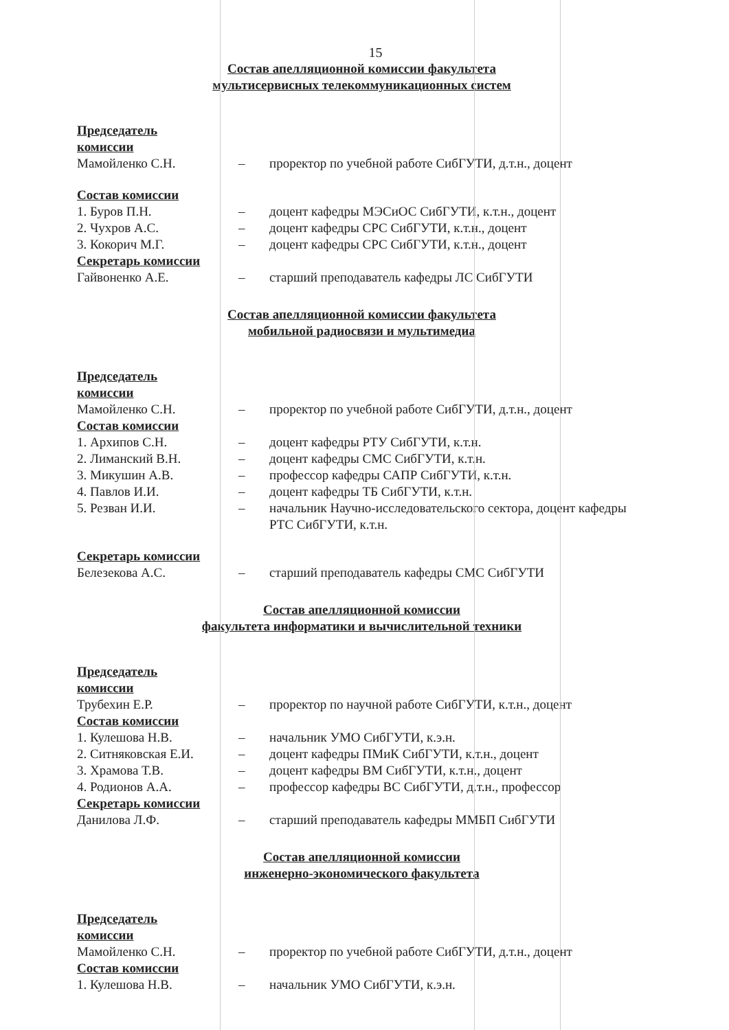15
Состав апелляционной комиссии факультета
мультисервисных телекоммуникационных систем
Председатель
комиссии
Мамойленко С.Н. – проректор по учебной работе СибГУТИ, д.т.н., доцент
Состав комиссии
1. Буров П.Н. – доцент кафедры МЭСиОС СибГУТИ, к.т.н., доцент
2. Чухров А.С. – доцент кафедры СРС СибГУТИ, к.т.н., доцент
3. Кокорич М.Г. – доцент кафедры СРС СибГУТИ, к.т.н., доцент
Секретарь комиссии
Гайвоненко А.Е. – старший преподаватель кафедры ЛС СибГУТИ
Состав апелляционной комиссии факультета
мобильной радиосвязи и мультимедиа
Председатель
комиссии
Мамойленко С.Н. – проректор по учебной работе СибГУТИ, д.т.н., доцент
Состав комиссии
1. Архипов С.Н. – доцент кафедры РТУ СибГУТИ, к.т.н.
2. Лиманский В.Н. – доцент кафедры СМС СибГУТИ, к.т.н.
3. Микушин А.В. – профессор кафедры САПР СибГУТИ, к.т.н.
4. Павлов И.И. – доцент кафедры ТБ СибГУТИ, к.т.н.
5. Резван И.И. – начальник Научно-исследовательского сектора, доцент кафедры РТС СибГУТИ, к.т.н.
Секретарь комиссии
Белезекова А.С. – старший преподаватель кафедры СМС СибГУТИ
Состав апелляционной комиссии
факультета информатики и вычислительной техники
Председатель
комиссии
Трубехин Е.Р. – проректор по научной работе СибГУТИ, к.т.н., доцент
Состав комиссии
1. Кулешова Н.В. – начальник УМО СибГУТИ, к.э.н.
2. Ситняковская Е.И. – доцент кафедры ПМиК СибГУТИ, к.т.н., доцент
3. Храмова Т.В. – доцент кафедры ВМ СибГУТИ, к.т.н., доцент
4. Родионов А.А. – профессор кафедры ВС СибГУТИ, д.т.н., профессор
Секретарь комиссии
Данилова Л.Ф. – старший преподаватель кафедры ММБП СибГУТИ
Состав апелляционной комиссии
инженерно-экономического факультета
Председатель
комиссии
Мамойленко С.Н. – проректор по учебной работе СибГУТИ, д.т.н., доцент
Состав комиссии
1. Кулешова Н.В. – начальник УМО СибГУТИ, к.э.н.